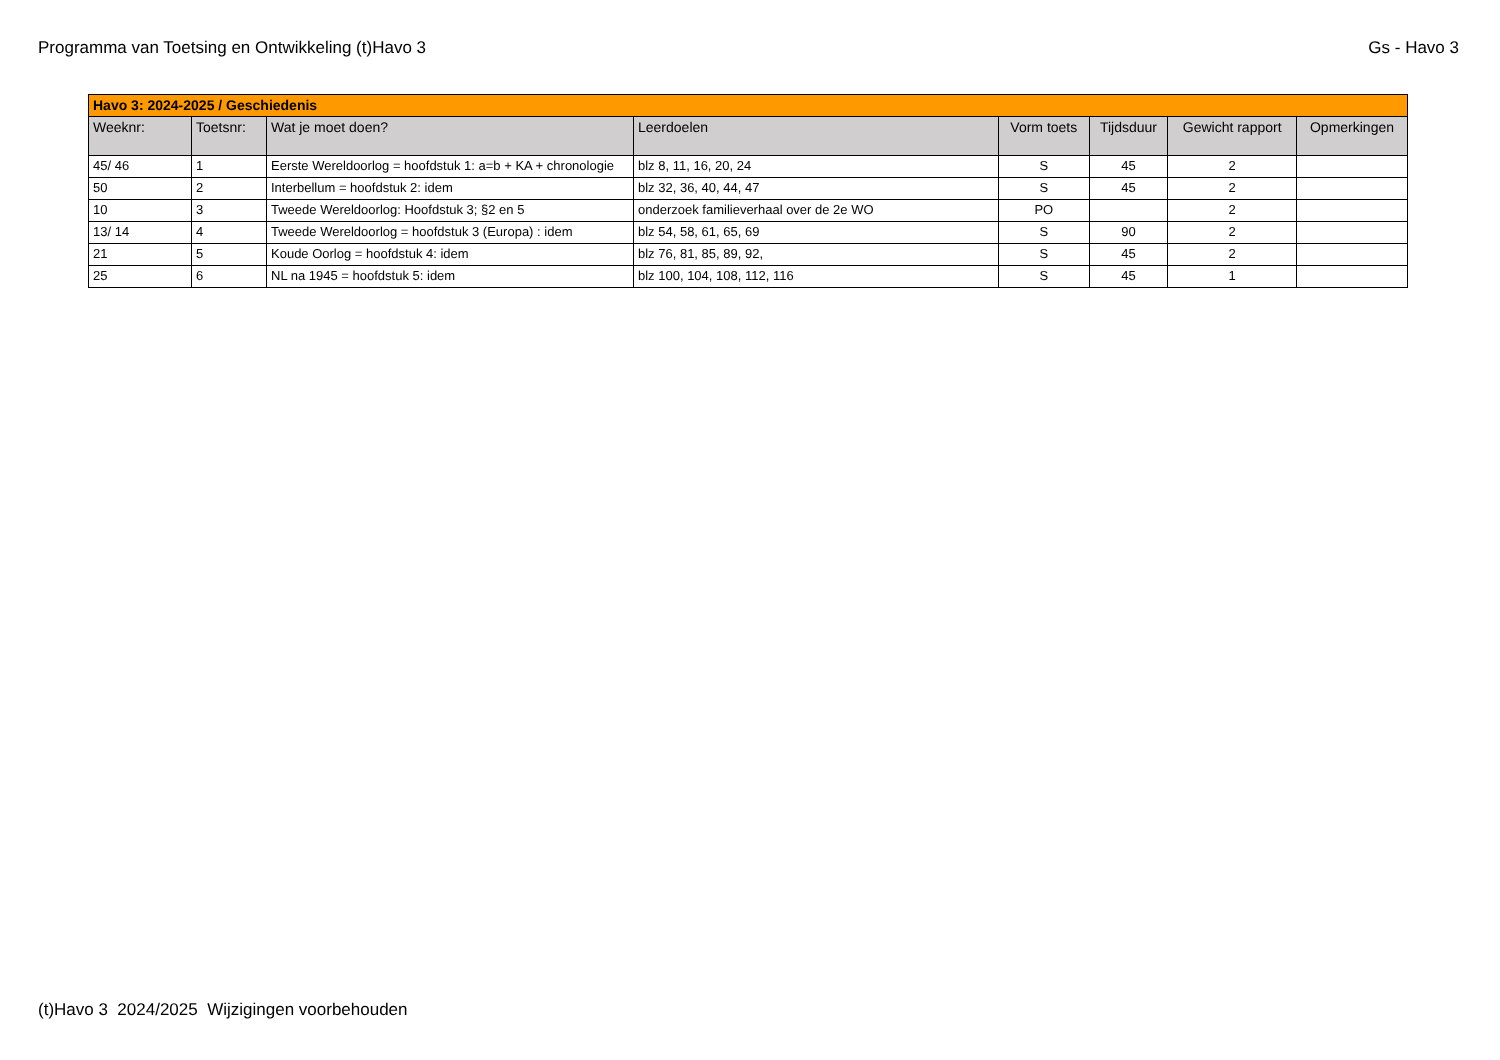Programma van Toetsing en Ontwikkeling (t)Havo 3 Gs - Havo 3
| Havo 3: 2024-2025 / Geschiedenis | | | | | | | |
| Weeknr: | Toetsnr: | Wat je moet doen? | Leerdoelen | Vorm toets | Tijdsduur | Gewicht rapport | Opmerkingen |
| 45/ 46 | 1 | Eerste Wereldoorlog = hoofdstuk 1: a=b + KA + chronologie | blz 8, 11, 16, 20, 24 | S | 45 | 2 | |
| 50 | 2 | Interbellum = hoofdstuk 2: idem | blz 32, 36, 40, 44, 47 | S | 45 | 2 | |
| 10 | 3 | Tweede Wereldoorlog: Hoofdstuk 3; §2 en 5 | onderzoek familieverhaal over de 2e WO | PO | | 2 | |
| 13/ 14 | 4 | Tweede Wereldoorlog = hoofdstuk 3 (Europa) : idem | blz 54, 58, 61, 65, 69 | S | 90 | 2 | |
| 21 | 5 | Koude Oorlog = hoofdstuk 4: idem | blz 76, 81, 85, 89, 92, | S | 45 | 2 | |
| 25 | 6 | NL na 1945 = hoofdstuk 5: idem | blz 100, 104, 108, 112, 116 | S | 45 | 1 | |
(t)Havo 3 2024/2025 Wijzigingen voorbehouden